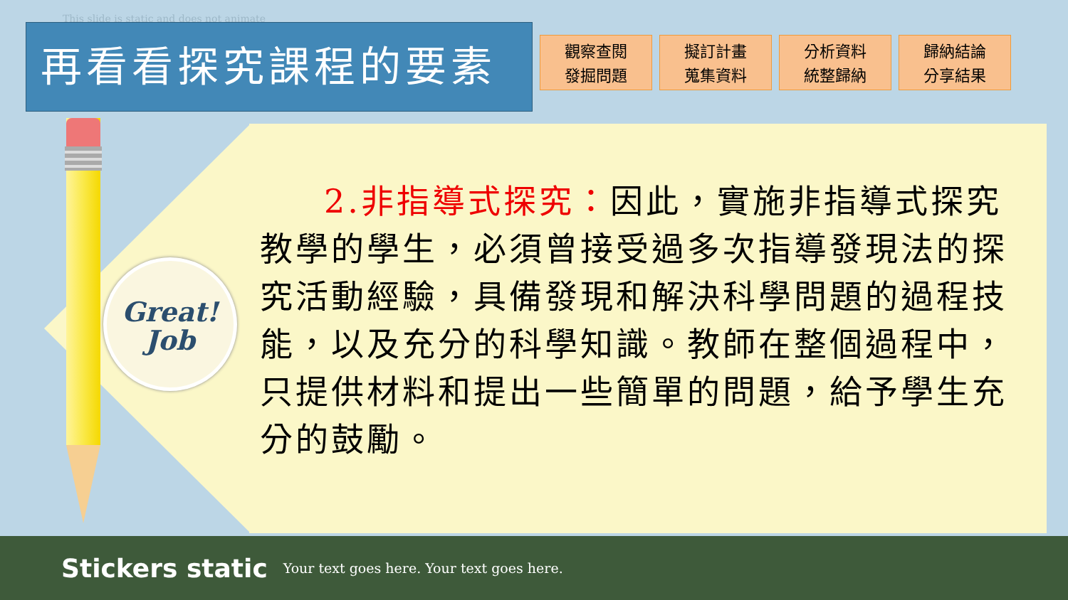This slide is static and does not animate
再看看探究課程的要素
觀察查閱
發掘問題
擬訂計畫
蒐集資料
分析資料
統整歸納
歸納結論
分享結果
Great!
Job
2.非指導式探究：因此，實施非指導式探究教學的學生，必須曾接受過多次指導發現法的探究活動經驗，具備發現和解決科學問題的過程技能，以及充分的科學知識。教師在整個過程中，只提供材料和提出一些簡單的問題，給予學生充分的鼓勵。
Stickers static Your text goes here. Your text goes here.